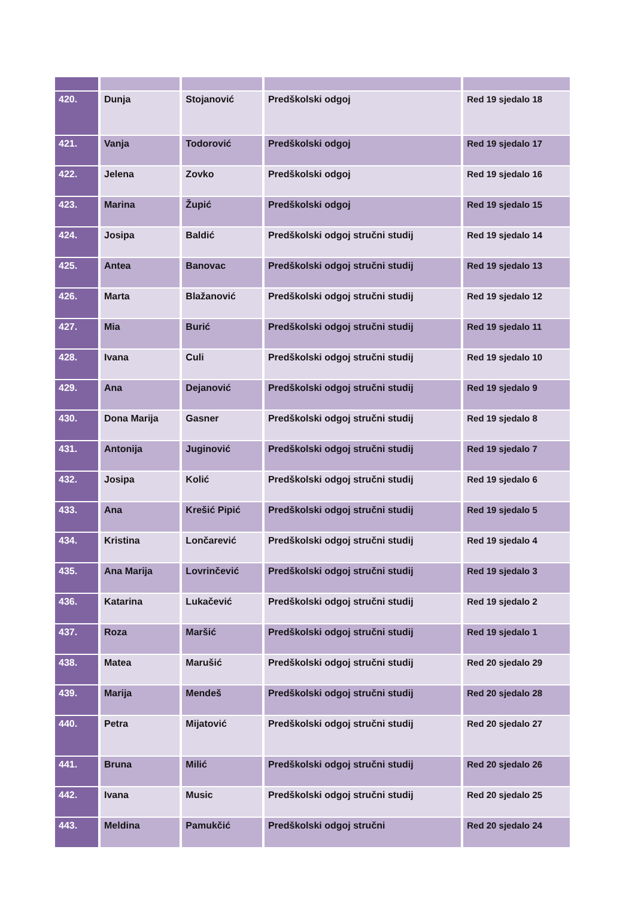| 420. | Dunja | Stojanović | Predškolski odgoj | Red 19 sjedalo 18 |
| 421. | Vanja | Todorović | Predškolski odgoj | Red 19 sjedalo 17 |
| 422. | Jelena | Zovko | Predškolski odgoj | Red 19 sjedalo 16 |
| 423. | Marina | Župić | Predškolski odgoj | Red 19 sjedalo 15 |
| 424. | Josipa | Baldić | Predškolski odgoj stručni studij | Red 19 sjedalo 14 |
| 425. | Antea | Banovac | Predškolski odgoj stručni studij | Red 19 sjedalo 13 |
| 426. | Marta | Blažanović | Predškolski odgoj stručni studij | Red 19 sjedalo 12 |
| 427. | Mia | Burić | Predškolski odgoj stručni studij | Red 19 sjedalo 11 |
| 428. | Ivana | Culi | Predškolski odgoj stručni studij | Red 19 sjedalo 10 |
| 429. | Ana | Dejanović | Predškolski odgoj stručni studij | Red 19 sjedalo 9 |
| 430. | Dona Marija | Gasner | Predškolski odgoj stručni studij | Red 19 sjedalo 8 |
| 431. | Antonija | Juginović | Predškolski odgoj stručni studij | Red 19 sjedalo 7 |
| 432. | Josipa | Kolić | Predškolski odgoj stručni studij | Red 19 sjedalo 6 |
| 433. | Ana | Krešić Pipić | Predškolski odgoj stručni studij | Red 19 sjedalo 5 |
| 434. | Kristina | Lončarević | Predškolski odgoj stručni studij | Red 19 sjedalo 4 |
| 435. | Ana Marija | Lovrinčević | Predškolski odgoj stručni studij | Red 19 sjedalo 3 |
| 436. | Katarina | Lukačević | Predškolski odgoj stručni studij | Red 19 sjedalo 2 |
| 437. | Roza | Maršić | Predškolski odgoj stručni studij | Red 19 sjedalo 1 |
| 438. | Matea | Marušić | Predškolski odgoj stručni studij | Red 20 sjedalo 29 |
| 439. | Marija | Mendeš | Predškolski odgoj stručni studij | Red 20 sjedalo 28 |
| 440. | Petra | Mijatović | Predškolski odgoj stručni studij | Red 20 sjedalo 27 |
| 441. | Bruna | Milić | Predškolski odgoj stručni studij | Red 20 sjedalo 26 |
| 442. | Ivana | Music | Predškolski odgoj stručni studij | Red 20 sjedalo 25 |
| 443. | Meldina | Pamukčić | Predškolski odgoj stručni | Red 20 sjedalo 24 |